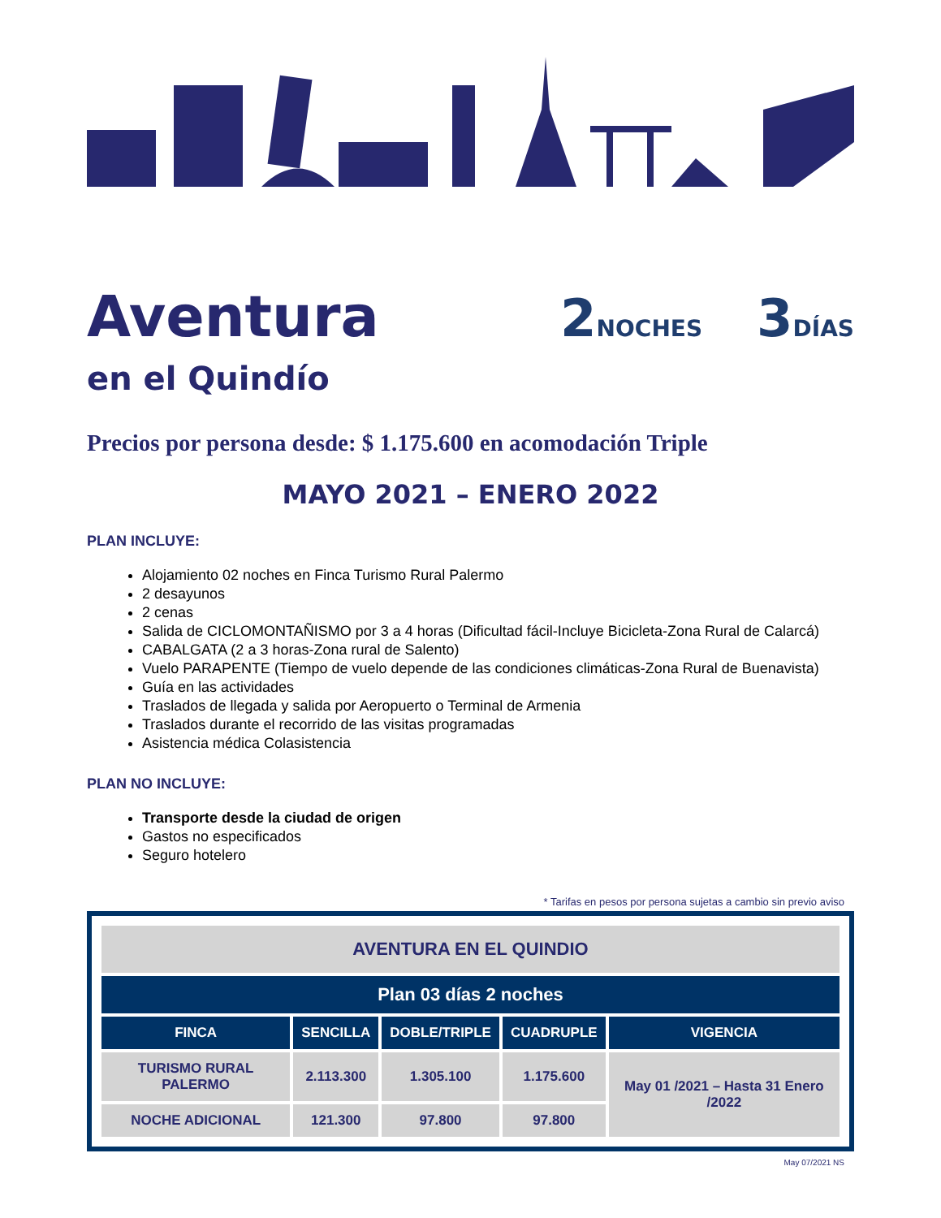Aventura
en el Quindío
2NOCHES 3DÍAS
Precios por persona desde: $ 1.175.600 en acomodación Triple
MAYO 2021 – ENERO 2022
PLAN INCLUYE:
Alojamiento 02 noches en Finca Turismo Rural Palermo
2 desayunos
2 cenas
Salida de CICLOMONTAÑISMO por 3 a 4 horas (Dificultad fácil-Incluye Bicicleta-Zona Rural de Calarcá)
CABALGATA (2 a 3 horas-Zona rural de Salento)
Vuelo PARAPENTE (Tiempo de vuelo depende de las condiciones climáticas-Zona Rural de Buenavista)
Guía en las actividades
Traslados de llegada y salida por Aeropuerto o Terminal de Armenia
Traslados durante el recorrido de las visitas programadas
Asistencia médica Colasistencia
PLAN NO INCLUYE:
Transporte desde la ciudad de origen
Gastos no especificados
Seguro hotelero
* Tarifas en pesos por persona sujetas a cambio sin previo aviso
| AVENTURA EN EL QUINDIO | | | | |
| --- | --- | --- | --- | --- |
| Plan 03 días 2 noches | | | | |
| FINCA | SENCILLA | DOBLE/TRIPLE | CUADRUPLE | VIGENCIA |
| TURISMO RURAL PALERMO | 2.113.300 | 1.305.100 | 1.175.600 | May 01 /2021 – Hasta 31 Enero /2022 |
| NOCHE ADICIONAL | 121.300 | 97.800 | 97.800 | |
May 07/2021 NS